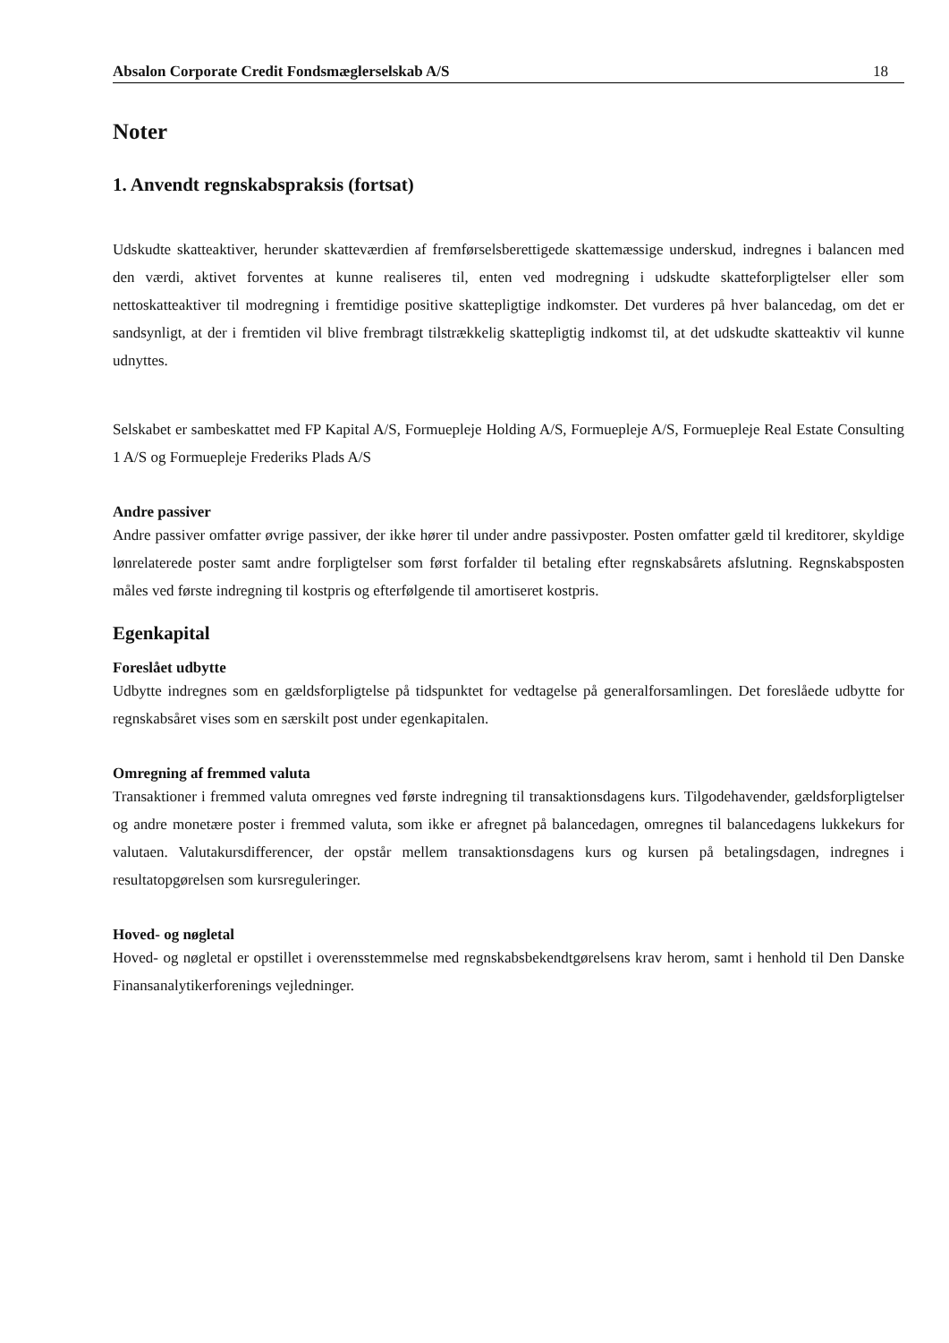Absalon Corporate Credit Fondsmæglerselskab A/S 18
Noter
1. Anvendt regnskabspraksis (fortsat)
Udskudte skatteaktiver, herunder skatteværdien af fremførselsberettigede skattemæssige underskud, indregnes i balancen med den værdi, aktivet forventes at kunne realiseres til, enten ved modregning i udskudte skatteforpligtelser eller som nettoskatteaktiver til modregning i fremtidige positive skattepligtige indkomster. Det vurderes på hver balancedag, om det er sandsynligt, at der i fremtiden vil blive frembragt tilstrækkelig skattepligtig indkomst til, at det udskudte skatteaktiv vil kunne udnyttes.
Selskabet er sambeskattet med FP Kapital A/S, Formuepleje Holding A/S, Formuepleje A/S, Formuepleje Real Estate Consulting 1 A/S og Formuepleje Frederiks Plads A/S
Andre passiver
Andre passiver omfatter øvrige passiver, der ikke hører til under andre passivposter. Posten omfatter gæld til kreditorer, skyldige lønrelaterede poster samt andre forpligtelser som først forfalder til betaling efter regnskabsårets afslutning. Regnskabsposten måles ved første indregning til kostpris og efterfølgende til amortiseret kostpris.
Egenkapital
Foreslået udbytte
Udbytte indregnes som en gældsforpligtelse på tidspunktet for vedtagelse på generalforsamlingen. Det foreslåede udbytte for regnskabsåret vises som en særskilt post under egenkapitalen.
Omregning af fremmed valuta
Transaktioner i fremmed valuta omregnes ved første indregning til transaktionsdagens kurs. Tilgodehavender, gældsforpligtelser og andre monetære poster i fremmed valuta, som ikke er afregnet på balancedagen, omregnes til balancedagens lukkekurs for valutaen. Valutakursdifferencer, der opstår mellem transaktionsdagens kurs og kursen på betalingsdagen, indregnes i resultatopgørelsen som kursreguleringer.
Hoved- og nøgletal
Hoved- og nøgletal er opstillet i overensstemmelse med regnskabsbekendtgørelsens krav herom, samt i henhold til Den Danske Finansanalytikerforenings vejledninger.